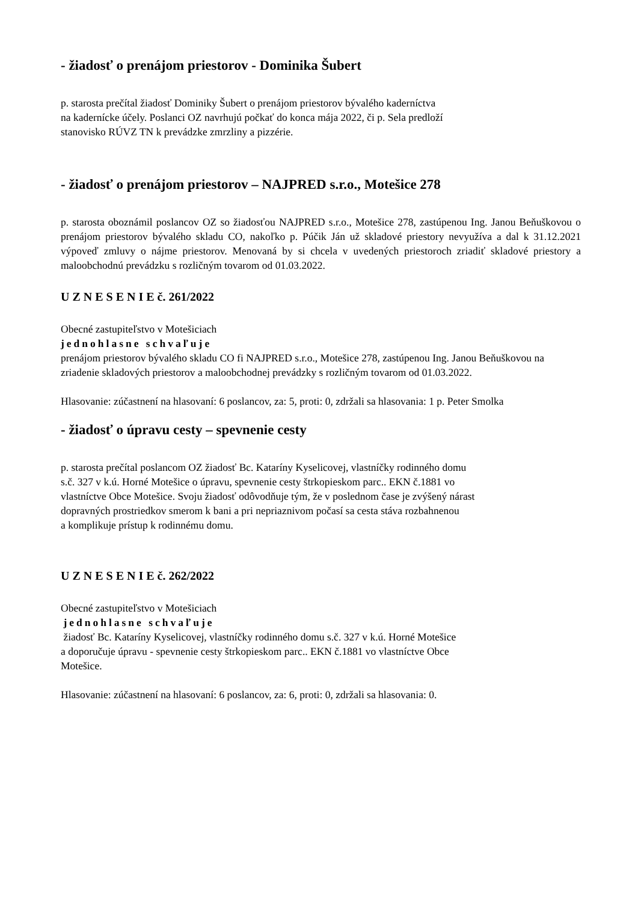- žiadosť o prenájom priestorov - Dominika Šubert
p. starosta prečítal žiadosť Dominiky Šubert o prenájom priestorov bývalého kaderníctva
na kadernícke účely. Poslanci OZ navrhujú počkať do konca mája 2022, či p. Sela predloží
stanovisko RÚVZ TN k prevádzke zmrzliny a pizzérie.
- žiadosť o prenájom priestorov – NAJPRED s.r.o., Motešice 278
p. starosta oboznámil poslancov OZ so žiadosťou NAJPRED s.r.o., Motešice 278, zastúpenou Ing. Janou Beňuškovou o prenájom priestorov bývalého skladu CO, nakoľko p. Púčik Ján už skladové priestory nevyužíva a dal k 31.12.2021 výpoveď zmluvy o nájme priestorov. Menovaná by si chcela v uvedených priestoroch zriadiť skladové priestory a maloobchodnú prevádzku s rozličným tovarom od 01.03.2022.
U Z N E S E N I E č. 261/2022
Obecné zastupiteľstvo v Motešiciach
jednohlasne schvaľuje
prenájom priestorov bývalého skladu CO fi NAJPRED s.r.o., Motešice 278, zastúpenou Ing. Janou Beňuškovou na zriadenie skladových priestorov a maloobchodnej prevádzky s rozličným tovarom od 01.03.2022.
Hlasovanie: zúčastnení na hlasovaní: 6 poslancov, za: 5, proti: 0, zdržali sa hlasovania: 1 p. Peter Smolka
- žiadosť o úpravu cesty – spevnenie cesty
p. starosta prečítal poslancom OZ žiadosť Bc. Kataríny Kyselicovej, vlastníčky rodinného domu
s.č. 327 v k.ú. Horné Motešice o úpravu, spevnenie cesty štrkopieskom parc.. EKN č.1881 vo
vlastníctve Obce Motešice. Svoju žiadosť odôvodňuje tým, že v poslednom čase je zvýšený nárast
dopravných prostriedkov smerom k bani a pri nepriaznivom počasí sa cesta stáva rozbahnenou
a komplikuje prístup k rodinnému domu.
U Z N E S E N I E č. 262/2022
Obecné zastupiteľstvo v Motešiciach
jednohlasne schvaľuje
žiadosť Bc. Kataríny Kyselicovej, vlastníčky rodinného domu s.č. 327 v k.ú. Horné Motešice
a doporučuje úpravu - spevnenie cesty štrkopieskom parc.. EKN č.1881 vo vlastníctve Obce
Motešice.
Hlasovanie: zúčastnení na hlasovaní: 6 poslancov, za: 6, proti: 0, zdržali sa hlasovania: 0.